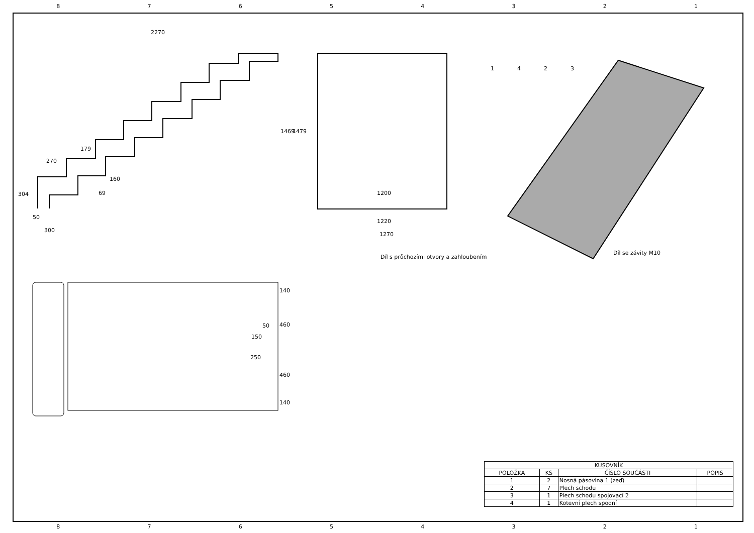8 7 6 5 4 3 2 1
2270
270
179
160
69 304
1469 1479
50
300
1200
1220
1270
1 4 2 3
Díl s průchozími otvory a zahloubením
Díl se závity M10
140
460 50
150
250
460
140
| KUSOVNÍK | | | |
| --- | --- | --- | --- |
| POLOŽKA | KS | ČÍSLO SOUČÁSTI | POPIS |
| 1 | 2 | Nosná pásovina 1 (zeď) | |
| 2 | 7 | Plech schodu | |
| 3 | 1 | Plech schodu spojovací 2 | |
| 4 | 1 | Kotevní plech spodní | |
8 7 6 5 4 3 2 1